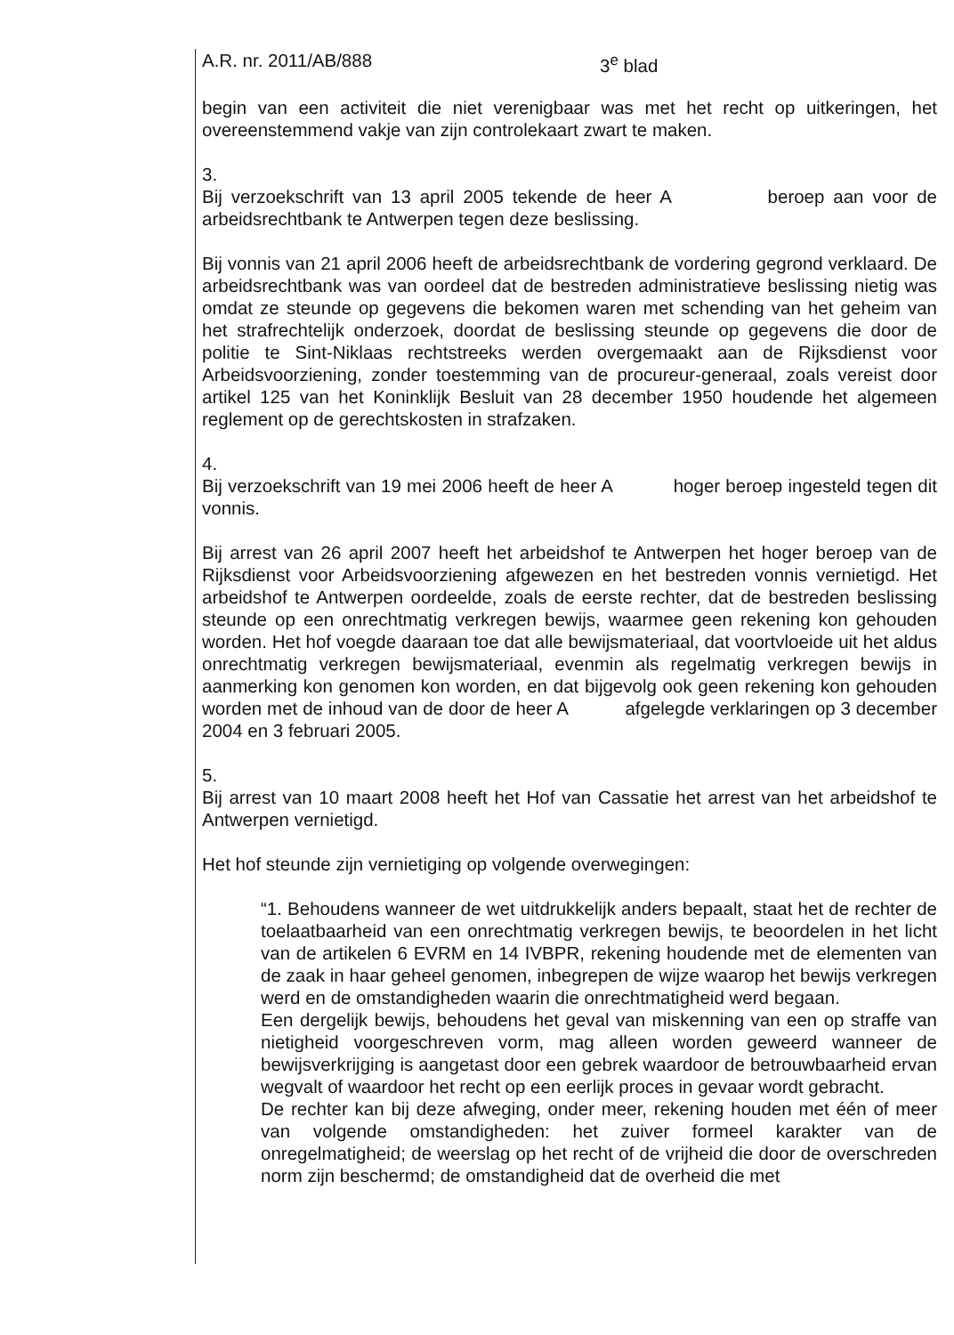A.R. nr. 2011/AB/888 3<sup>e</sup> blad
begin van een activiteit die niet verenigbaar was met het recht op uitkeringen, het overeenstemmend vakje van zijn controlekaart zwart te maken.
3.
Bij verzoekschrift van 13 april 2005 tekende de heer A beroep aan voor de arbeidsrechtbank te Antwerpen tegen deze beslissing.
Bij vonnis van 21 april 2006 heeft de arbeidsrechtbank de vordering gegrond verklaard. De arbeidsrechtbank was van oordeel dat de bestreden administratieve beslissing nietig was omdat ze steunde op gegevens die bekomen waren met schending van het geheim van het strafrechtelijk onderzoek, doordat de beslissing steunde op gegevens die door de politie te Sint-Niklaas rechtstreeks werden overgemaakt aan de Rijksdienst voor Arbeidsvoorziening, zonder toestemming van de procureur-generaal, zoals vereist door artikel 125 van het Koninklijk Besluit van 28 december 1950 houdende het algemeen reglement op de gerechtskosten in strafzaken.
4.
Bij verzoekschrift van 19 mei 2006 heeft de heer A hoger beroep ingesteld tegen dit vonnis.
Bij arrest van 26 april 2007 heeft het arbeidshof te Antwerpen het hoger beroep van de Rijksdienst voor Arbeidsvoorziening afgewezen en het bestreden vonnis vernietigd. Het arbeidshof te Antwerpen oordeelde, zoals de eerste rechter, dat de bestreden beslissing steunde op een onrechtmatig verkregen bewijs, waarmee geen rekening kon gehouden worden. Het hof voegde daaraan toe dat alle bewijsmateriaal, dat voortvloeide uit het aldus onrechtmatig verkregen bewijsmateriaal, evenmin als regelmatig verkregen bewijs in aanmerking kon genomen kon worden, en dat bijgevolg ook geen rekening kon gehouden worden met de inhoud van de door de heer A afgelegde verklaringen op 3 december 2004 en 3 februari 2005.
5.
Bij arrest van 10 maart 2008 heeft het Hof van Cassatie het arrest van het arbeidshof te Antwerpen vernietigd.
Het hof steunde zijn vernietiging op volgende overwegingen:
“1. Behoudens wanneer de wet uitdrukkelijk anders bepaalt, staat het de rechter de toelaatbaarheid van een onrechtmatig verkregen bewijs, te beoordelen in het licht van de artikelen 6 EVRM en 14 IVBPR, rekening houdende met de elementen van de zaak in haar geheel genomen, inbegrepen de wijze waarop het bewijs verkregen werd en de omstandigheden waarin die onrechtmatigheid werd begaan.
Een dergelijk bewijs, behoudens het geval van miskenning van een op straffe van nietigheid voorgeschreven vorm, mag alleen worden geweerd wanneer de bewijsverkrijging is aangetast door een gebrek waardoor de betrouwbaarheid ervan wegvalt of waardoor het recht op een eerlijk proces in gevaar wordt gebracht.
De rechter kan bij deze afweging, onder meer, rekening houden met één of meer van volgende omstandigheden: het zuiver formeel karakter van de onregelmatigheid; de weerslag op het recht of de vrijheid die door de overschreden norm zijn beschermd; de omstandigheid dat de overheid die met